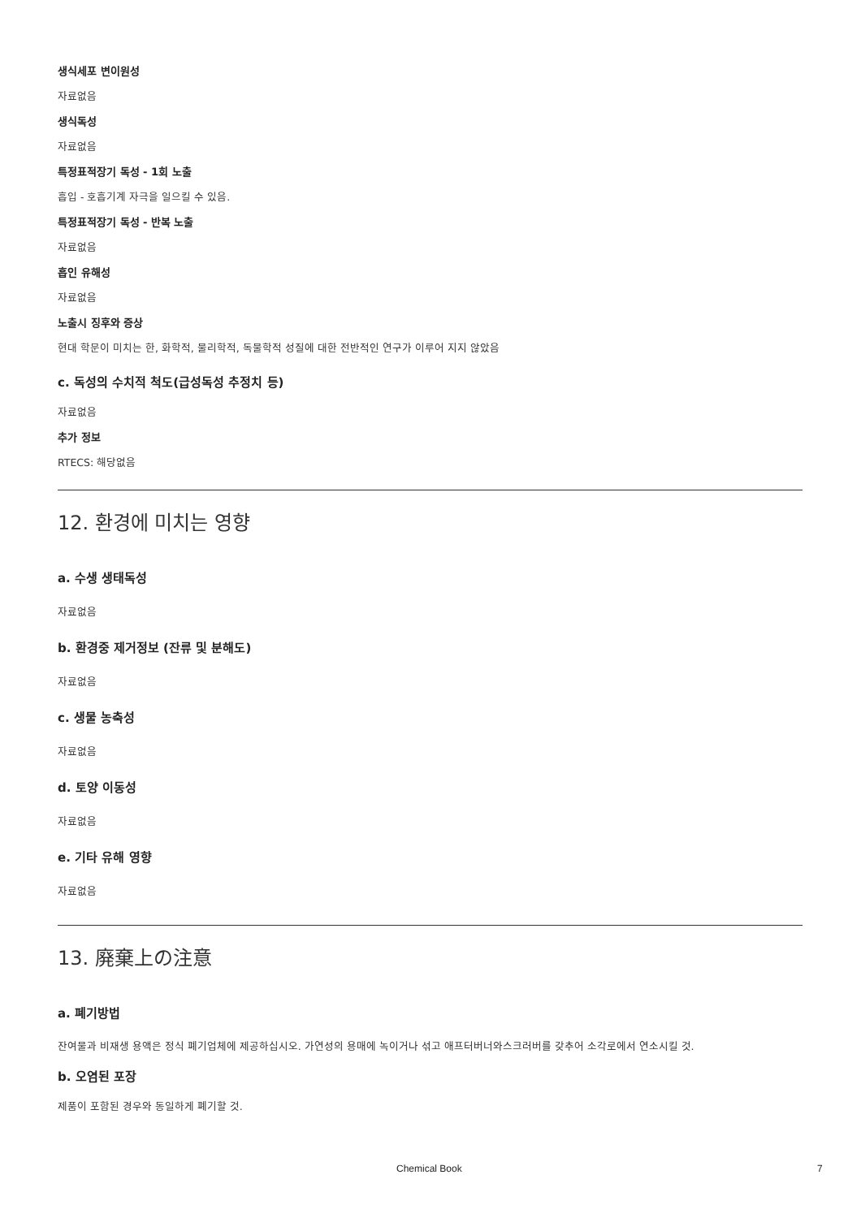생식세포 변이원성
자료없음
생식독성
자료없음
특정표적장기 독성 - 1회 노출
흡입 - 호흡기계 자극을 일으킬 수 있음.
특정표적장기 독성 - 반복 노출
자료없음
흡인 유해성
자료없음
노출시 징후와 증상
현대 학문이 미치는 한, 화학적, 물리학적, 독물학적 성질에 대한 전반적인 연구가 이루어 지지 않았음
c. 독성의 수치적 척도(급성독성 추정치 등)
자료없음
추가 정보
RTECS: 해당없음
12. 환경에 미치는 영향
a. 수생 생태독성
자료없음
b. 환경중 제거정보 (잔류 및 분해도)
자료없음
c. 생물 농축성
자료없음
d. 토양 이동성
자료없음
e. 기타 유해 영향
자료없음
13. 廃棄上の注意
a. 폐기방법
잔여물과 비재생 용액은 정식 폐기업체에 제공하십시오. 가연성의 용매에 녹이거나 섞고 애프터버너와스크러버를 갖추어 소각로에서 연소시킬 것.
b. 오염된 포장
제품이 포함된 경우와 동일하게 폐기할 것.
Chemical Book 7